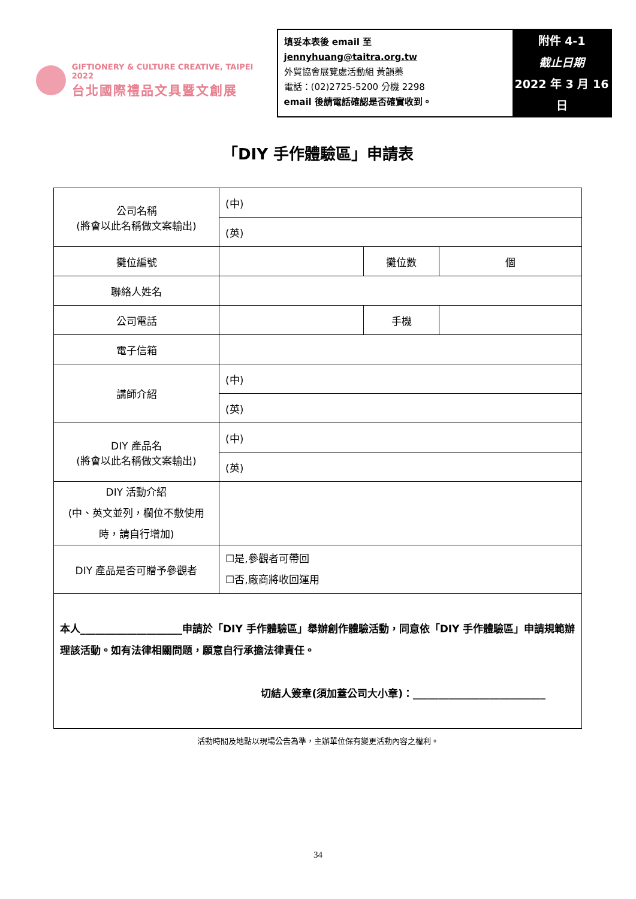GIFTIONERY & CULTURE CREATIVE, TAIPEI 2022
台北國際禮品文具暨文創展
填妥本表後 email 至 jennyhuang@taitra.org.tw
外貿協會展覽處活動組 黃韻蓁
電話：(02)2725-5200 分機 2298
email 後請電話確認是否確實收到。
附件 4-1
截止日期
2022 年 3 月 16 日
「DIY 手作體驗區」申請表
| 公司名稱 (將會以此名稱做文案輸出) | (中) | | |
| | (英) | | |
| 攤位編號 | | 攤位數 | 個 |
| 聯絡人姓名 | | | |
| 公司電話 | | 手機 | |
| 電子信箱 | | | |
| 講師介紹 | (中) | | |
| | (英) | | |
| DIY 產品名 (將會以此名稱做文案輸出) | (中) | | |
| | (英) | | |
| DIY 活動介紹 (中、英文並列，欄位不敷使用時，請自行增加) | | | |
| DIY 產品是否可贈予參觀者 | ☐是,參觀者可帶回 ☐否,廠商將收回運用 | | |
| 本人____________________申請於「DIY 手作體驗區」舉辦創作體驗活動，同意依「DIY 手作體驗區」申請規範辦理該活動。如有法律相關問題，願意自行承擔法律責任。 切結人簽章(須加蓋公司大小章)：__________________________ | | | |
活動時間及地點以現場公告為準，主辦單位保有變更活動內容之權利。
34